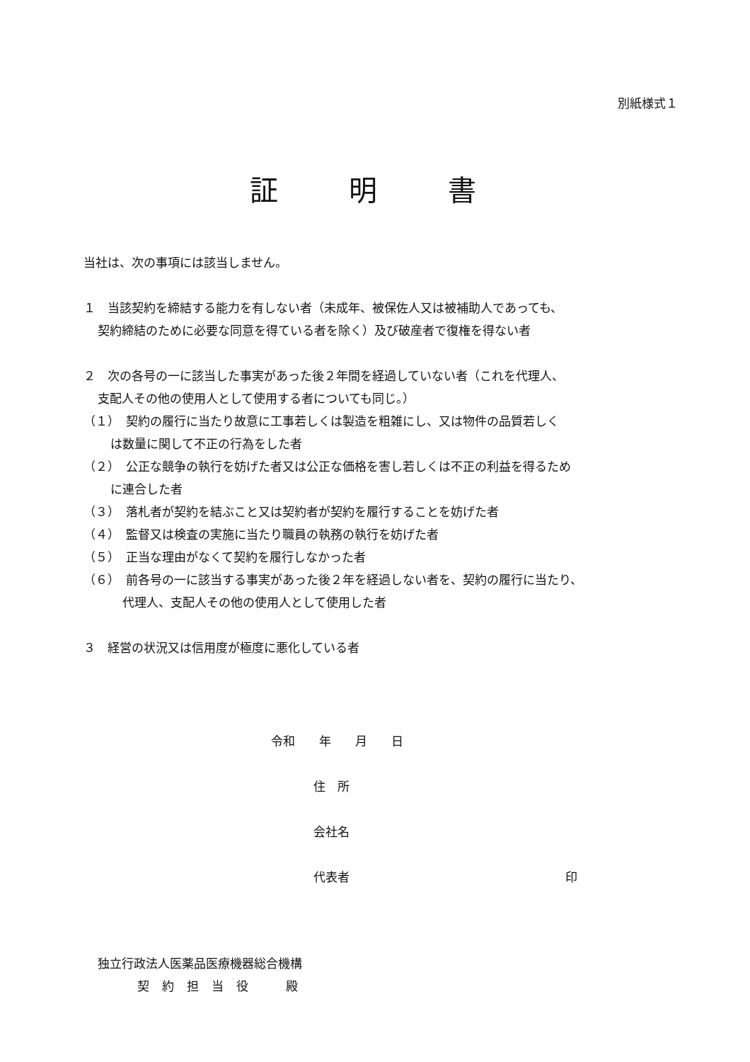別紙様式１
証明書
当社は、次の事項には該当しません。
１　当該契約を締結する能力を有しない者（未成年、被保佐人又は被補助人であっても、
契約締結のために必要な同意を得ている者を除く）及び破産者で復権を得ない者
２　次の各号の一に該当した事実があった後２年間を経過していない者（これを代理人、
支配人その他の使用人として使用する者についても同じ。）
（１）　契約の履行に当たり故意に工事若しくは製造を粗雑にし、又は物件の品質若しく
は数量に関して不正の行為をした者
（２）　公正な競争の執行を妨げた者又は公正な価格を害し若しくは不正の利益を得るため
に連合した者
（３）　落札者が契約を結ぶこと又は契約者が契約を履行することを妨げた者
（４）　監督又は検査の実施に当たり職員の執務の執行を妨げた者
（５）　正当な理由がなくて契約を履行しなかった者
（６）　前各号の一に該当する事実があった後２年を経過しない者を、契約の履行に当たり、
代理人、支配人その他の使用人として使用した者
３　経営の状況又は信用度が極度に悪化している者
令和　　年　　月　　日
住　所
会社名
代表者 印
独立行政法人医薬品医療機器総合機構
契約担当役　殿